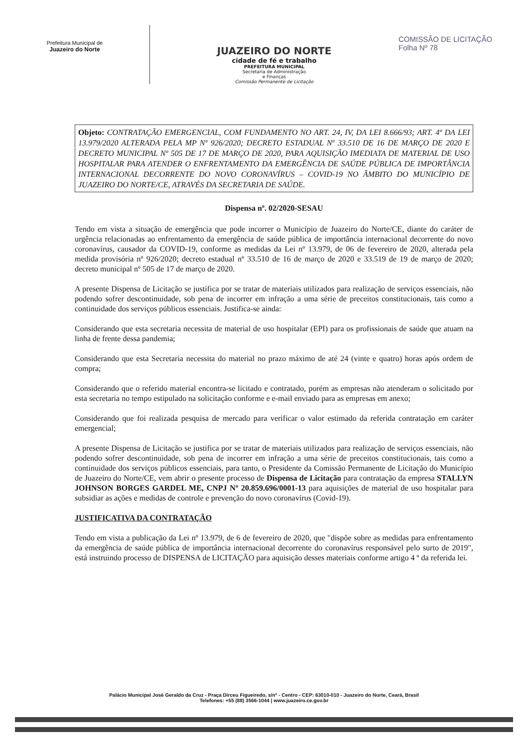Prefeitura Municipal de
Juazeiro do Norte
JUAZEIRO DO NORTE
cidade de fé e trabalho
PREFEITURA MUNICIPAL
Secretaria de Administração
e Finanças
Comissão Permanente de Licitação
COMISSÃO DE LICITAÇÃO
Folha Nº 78
Objeto: CONTRATAÇÃO EMERGENCIAL, COM FUNDAMENTO NO ART. 24, IV, DA LEI 8.666/93; ART. 4º DA LEI 13.979/2020 ALTERADA PELA MP Nº 926/2020; DECRETO ESTADUAL Nº 33.510 DE 16 DE MARÇO DE 2020 E DECRETO MUNICIPAL Nº 505 DE 17 DE MARÇO DE 2020, PARA AQUISIÇÃO IMEDIATA DE MATERIAL DE USO HOSPITALAR PARA ATENDER O ENFRENTAMENTO DA EMERGÊNCIA DE SAÚDE PÚBLICA DE IMPORTÂNCIA INTERNACIONAL DECORRENTE DO NOVO CORONAVÍRUS – COVID-19 NO ÂMBITO DO MUNICÍPIO DE JUAZEIRO DO NORTE/CE, ATRAVÉS DA SECRETARIA DE SAÚDE.
Dispensa nº. 02/2020-SESAU
Tendo em vista a situação de emergência que pode incorrer o Município de Juazeiro do Norte/CE, diante do caráter de urgência relacionadas ao enfrentamento da emergência de saúde pública de importância internacional decorrente do novo coronavírus, causador da COVID-19, conforme as medidas da Lei nº 13.979, de 06 de fevereiro de 2020, alterada pela medida provisória nº 926/2020; decreto estadual nº 33.510 de 16 de março de 2020 e 33.519 de 19 de março de 2020; decreto municipal nº 505 de 17 de março de 2020.
A presente Dispensa de Licitação se justifica por se tratar de materiais utilizados para realização de serviços essenciais, não podendo sofrer descontinuidade, sob pena de incorrer em infração a uma série de preceitos constitucionais, tais como a continuidade dos serviços públicos essenciais. Justifica-se ainda:
Considerando que esta secretaria necessita de material de uso hospitalar (EPI) para os profissionais de saúde que atuam na linha de frente dessa pandemia;
Considerando que esta Secretaria necessita do material no prazo máximo de até 24 (vinte e quatro) horas após ordem de compra;
Considerando que o referido material encontra-se licitado e contratado, porém as empresas não atenderam o solicitado por esta secretaria no tempo estipulado na solicitação conforme e e-mail enviado para as empresas em anexo;
Considerando que foi realizada pesquisa de mercado para verificar o valor estimado da referida contratação em caráter emergencial;
A presente Dispensa de Licitação se justifica por se tratar de materiais utilizados para realização de serviços essenciais, não podendo sofrer descontinuidade, sob pena de incorrer em infração a uma série de preceitos constitucionais, tais como a continuidade dos serviços públicos essenciais, para tanto, o Presidente da Comissão Permanente de Licitação do Município de Juazeiro do Norte/CE, vem abrir o presente processo de Dispensa de Licitação para contratação da empresa STALLYN JOHNSON BORGES GARDEL ME, CNPJ Nº 20.859.696/0001-13 para aquisições de material de uso hospitalar para subsidiar as ações e medidas de controle e prevenção do novo coronavírus (Covid-19).
JUSTIFICATIVA DA CONTRATAÇÃO
Tendo em vista a publicação da Lei nº 13.979, de 6 de fevereiro de 2020, que "dispõe sobre as medidas para enfrentamento da emergência de saúde pública de importância internacional decorrente do coronavírus responsável pelo surto de 2019", está instruindo processo de DISPENSA de LICITAÇÃO para aquisição desses materiais conforme artigo 4 º da referida lei.
Palácio Municipal José Geraldo da Cruz - Praça Dirceu Figueiredo, s/nº - Centro - CEP: 63010-010 - Juazeiro do Norte, Ceará, Brasil
Telefones: +55 (88) 3566-1044 | www.juazeiro.ce.gov.br